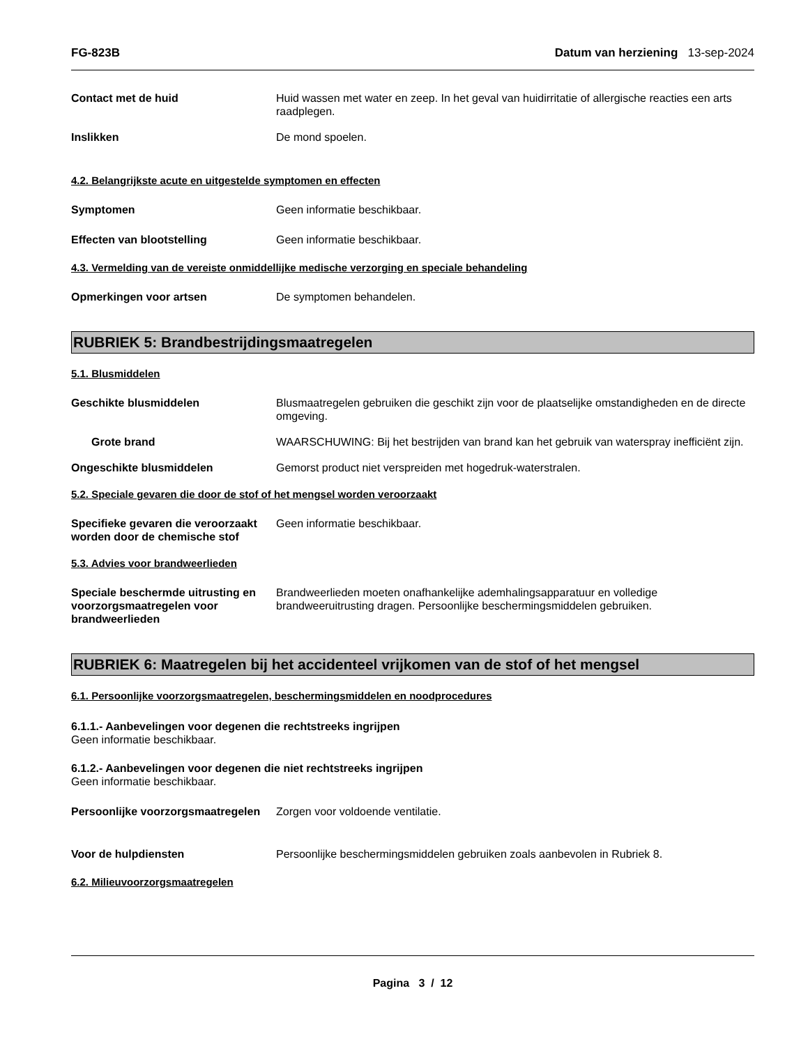FG-823B Datum van herziening 13-sep-2024
Contact met de huid Huid wassen met water en zeep. In het geval van huidirritatie of allergische reacties een arts raadplegen.
Inslikken De mond spoelen.
4.2. Belangrijkste acute en uitgestelde symptomen en effecten
Symptomen Geen informatie beschikbaar.
Effecten van blootstelling Geen informatie beschikbaar.
4.3. Vermelding van de vereiste onmiddellijke medische verzorging en speciale behandeling
Opmerkingen voor artsen De symptomen behandelen.
RUBRIEK 5: Brandbestrijdingsmaatregelen
5.1. Blusmiddelen
Geschikte blusmiddelen Blusmaatregelen gebruiken die geschikt zijn voor de plaatselijke omstandigheden en de directe omgeving.
Grote brand WAARSCHUWING: Bij het bestrijden van brand kan het gebruik van waterspray inefficiënt zijn.
Ongeschikte blusmiddelen Gemorst product niet verspreiden met hogedruk-waterstralen.
5.2. Speciale gevaren die door de stof of het mengsel worden veroorzaakt
Specifieke gevaren die veroorzaakt worden door de chemische stof
Geen informatie beschikbaar.
5.3. Advies voor brandweerlieden
Speciale beschermde uitrusting en voorzorgsmaatregelen voor brandweerlieden
Brandweerlieden moeten onafhankelijke ademhalingsapparatuur en volledige brandweeruitrusting dragen. Persoonlijke beschermingsmiddelen gebruiken.
RUBRIEK 6: Maatregelen bij het accidenteel vrijkomen van de stof of het mengsel
6.1. Persoonlijke voorzorgsmaatregelen, beschermingsmiddelen en noodprocedures
6.1.1.- Aanbevelingen voor degenen die rechtstreeks ingrijpen
Geen informatie beschikbaar.
6.1.2.- Aanbevelingen voor degenen die niet rechtstreeks ingrijpen
Geen informatie beschikbaar.
Persoonlijke voorzorgsmaatregelen
Zorgen voor voldoende ventilatie.
Voor de hulpdiensten Persoonlijke beschermingsmiddelen gebruiken zoals aanbevolen in Rubriek 8.
6.2. Milieuvoorzorgsmaatregelen
Pagina 3 / 12